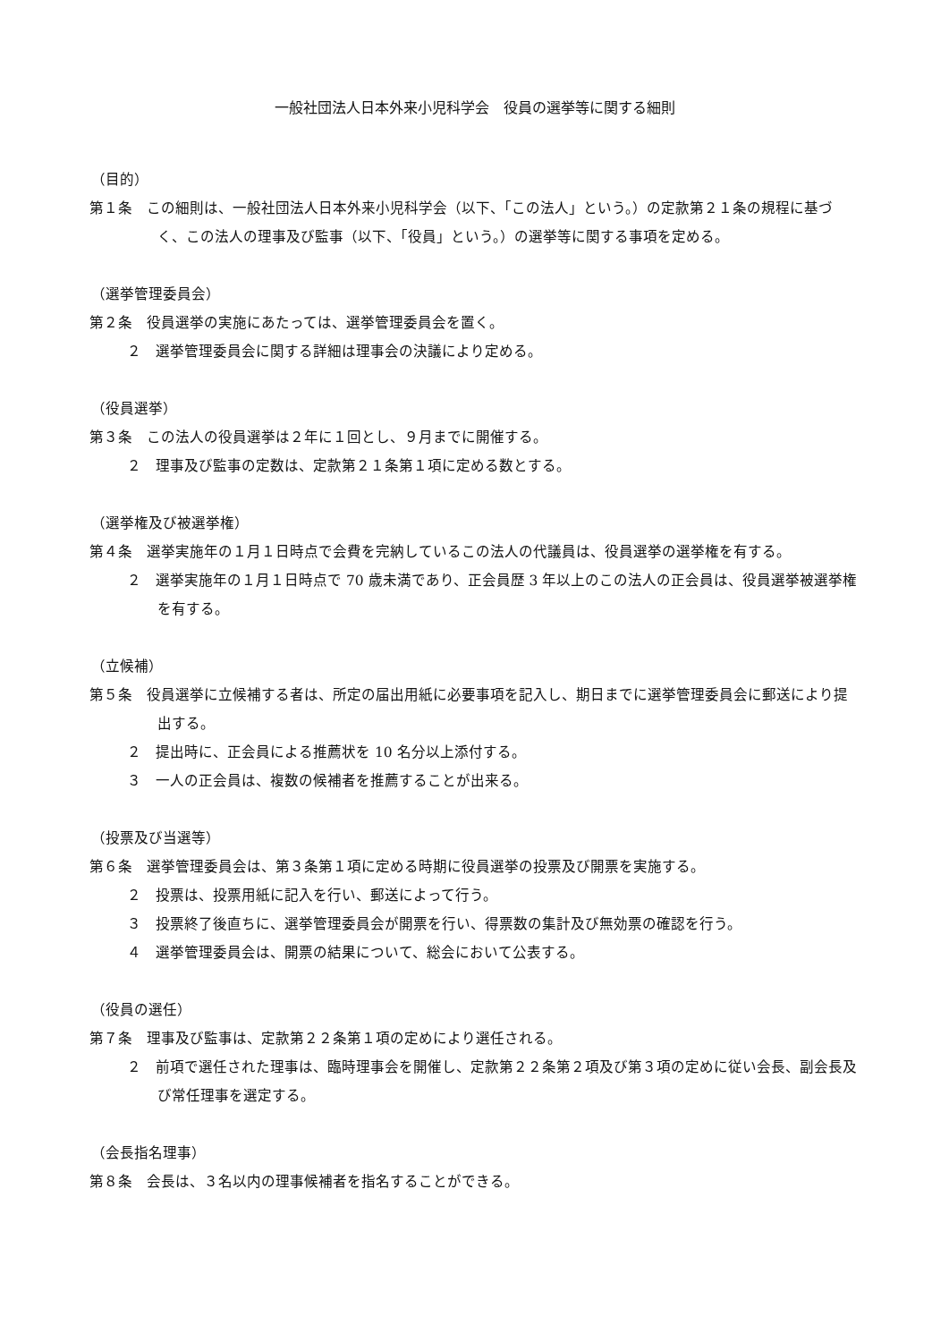一般社団法人日本外来小児科学会　役員の選挙等に関する細則
（目的）
第１条　この細則は、一般社団法人日本外来小児科学会（以下、「この法人」という。）の定款第２１条の規程に基づく、この法人の理事及び監事（以下、「役員」という。）の選挙等に関する事項を定める。
（選挙管理委員会）
第２条　役員選挙の実施にあたっては、選挙管理委員会を置く。
２　選挙管理委員会に関する詳細は理事会の決議により定める。
（役員選挙）
第３条　この法人の役員選挙は２年に１回とし、９月までに開催する。
２　理事及び監事の定数は、定款第２１条第１項に定める数とする。
（選挙権及び被選挙権）
第４条　選挙実施年の１月１日時点で会費を完納しているこの法人の代議員は、役員選挙の選挙権を有する。
２　選挙実施年の１月１日時点で 70 歳未満であり、正会員歴 3 年以上のこの法人の正会員は、役員選挙被選挙権を有する。
（立候補）
第５条　役員選挙に立候補する者は、所定の届出用紙に必要事項を記入し、期日までに選挙管理委員会に郵送により提出する。
２　提出時に、正会員による推薦状を 10 名分以上添付する。
３　一人の正会員は、複数の候補者を推薦することが出来る。
（投票及び当選等）
第６条　選挙管理委員会は、第３条第１項に定める時期に役員選挙の投票及び開票を実施する。
２　投票は、投票用紙に記入を行い、郵送によって行う。
３　投票終了後直ちに、選挙管理委員会が開票を行い、得票数の集計及び無効票の確認を行う。
４　選挙管理委員会は、開票の結果について、総会において公表する。
（役員の選任）
第７条　理事及び監事は、定款第２２条第１項の定めにより選任される。
２　前項で選任された理事は、臨時理事会を開催し、定款第２２条第２項及び第３項の定めに従い会長、副会長及び常任理事を選定する。
（会長指名理事）
第８条　会長は、３名以内の理事候補者を指名することができる。